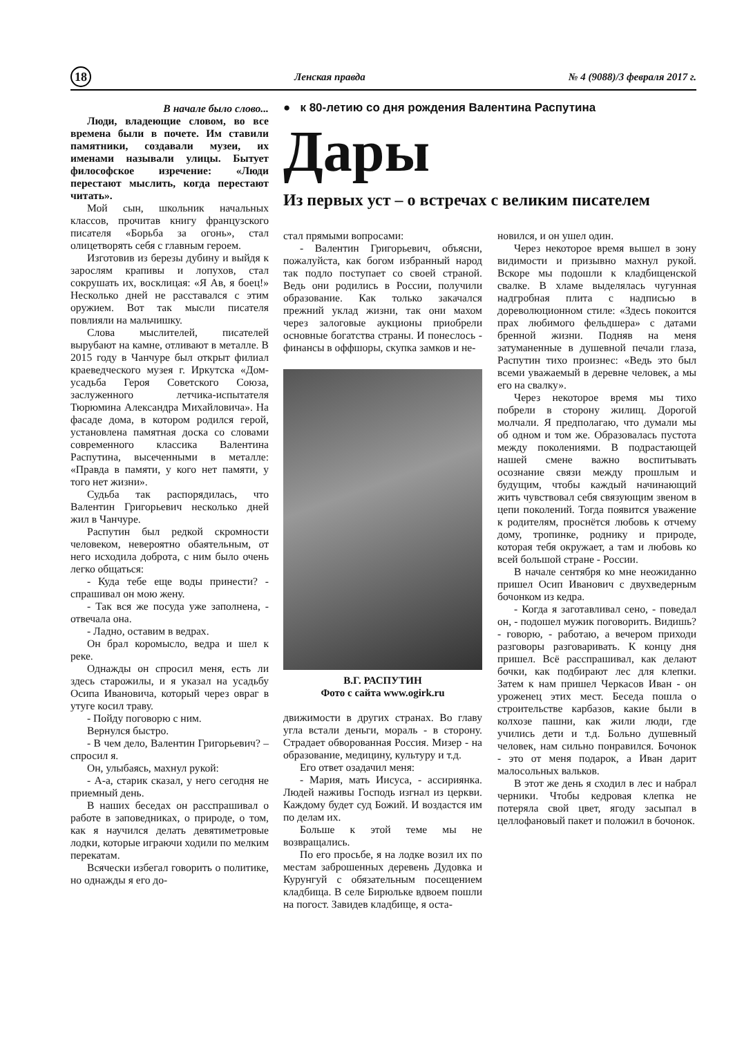18 Ленская правда № 4 (9088)/3 февраля 2017 г.
● к 80-летию со дня рождения Валентина Распутина
Дары
Из первых уст – о встречах с великим писателем
В начале было слово...
Люди, владеющие словом, во все времена были в почете. Им ставили памятники, создавали музеи, их именами называли улицы. Бытует философское изречение: «Люди перестают мыслить, когда перестают читать».
Мой сын, школьник начальных классов, прочитав книгу французского писателя «Борьба за огонь», стал олицетворять себя с главным героем.
Изготовив из березы дубину и выйдя к зарослям крапивы и лопухов, стал сокрушать их, восклицая: «Я Ав, я боец!» Несколько дней не расставался с этим оружием. Вот так мысли писателя повлияли на мальчишку.
Слова мыслителей, писателей вырубают на камне, отливают в металле. В 2015 году в Чанчуре был открыт филиал краеведческого музея г. Иркутска «Дом-усадьба Героя Советского Союза, заслуженного летчика-испытателя Тюрюмина Александра Михайловича». На фасаде дома, в котором родился герой, установлена памятная доска со словами современного классика Валентина Распутина, высеченными в металле: «Правда в памяти, у кого нет памяти, у того нет жизни».
Судьба так распорядилась, что Валентин Григорьевич несколько дней жил в Чанчуре.
Распутин был редкой скромности человеком, невероятно обаятельным, от него исходила доброта, с ним было очень легко общаться:
- Куда тебе еще воды принести? - спрашивал он мою жену.
- Так вся же посуда уже заполнена, - отвечала она.
- Ладно, оставим в ведрах.
Он брал коромысло, ведра и шел к реке.
Однажды он спросил меня, есть ли здесь старожилы, и я указал на усадьбу Осипа Ивановича, который через овраг в утуге косил траву.
- Пойду поговорю с ним.
Вернулся быстро.
- В чем дело, Валентин Григорьевич? – спросил я.
Он, улыбаясь, махнул рукой:
- А-а, старик сказал, у него сегодня не приемный день.
В наших беседах он расспрашивал о работе в заповедниках, о природе, о том, как я научился делать девятиметровые лодки, которые играючи ходили по мелким перекатам.
Всячески избегал говорить о политике, но однажды я его до-
стал прямыми вопросами:
- Валентин Григорьевич, объясни, пожалуйста, как богом избранный народ так подло поступает со своей страной. Ведь они родились в России, получили образование. Как только закачался прежний уклад жизни, так они махом через залоговые аукционы приобрели основные богатства страны. И понеслось - финансы в оффшоры, скупка замков и не-
В.Г. РАСПУТИН
Фото с сайта www.ogirk.ru
движимости в других странах. Во главу угла встали деньги, мораль - в сторону. Страдает обворованная Россия. Мизер - на образование, медицину, культуру и т.д.
Его ответ озадачил меня:
- Мария, мать Иисуса, - ассириянка. Людей наживы Господь изгнал из церкви. Каждому будет суд Божий. И воздастся им по делам их.
Больше к этой теме мы не возвращались.
По его просьбе, я на лодке возил их по местам заброшенных деревень Дудовка и Курунгуй с обязательным посещением кладбища. В селе Бирюльке вдвоем пошли на погост. Завидев кладбище, я оста-
новился, и он ушел один.
Через некоторое время вышел в зону видимости и призывно махнул рукой. Вскоре мы подошли к кладбищенской свалке. В хламе выделялась чугунная надгробная плита с надписью в дореволюционном стиле: «Здесь покоится прах любимого фельдшера» с датами бренной жизни. Подняв на меня затуманенные в душевной печали глаза, Распутин тихо произнес: «Ведь это был всеми уважаемый в деревне человек, а мы его на свалку».
Через некоторое время мы тихо побрели в сторону жилищ. Дорогой молчали. Я предполагаю, что думали мы об одном и том же. Образовалась пустота между поколениями. В подрастающей нашей смене важно воспитывать осознание связи между прошлым и будущим, чтобы каждый начинающий жить чувствовал себя связующим звеном в цепи поколений. Тогда появится уважение к родителям, проснётся любовь к отчему дому, тропинке, роднику и природе, которая тебя окружает, а там и любовь ко всей большой стране - России.
В начале сентября ко мне неожиданно пришел Осип Иванович с двухведерным бочонком из кедра.
- Когда я заготавливал сено, - поведал он, - подошел мужик поговорить. Видишь? - говорю, - работаю, а вечером приходи разговоры разговаривать. К концу дня пришел. Всё расспрашивал, как делают бочки, как подбирают лес для клепки. Затем к нам пришел Черкасов Иван - он уроженец этих мест. Беседа пошла о строительстве карбазов, какие были в колхозе пашни, как жили люди, где учились дети и т.д. Больно душевный человек, нам сильно понравился. Бочонок - это от меня подарок, а Иван дарит малосольных вальков.
В этот же день я сходил в лес и набрал черники. Чтобы кедровая клепка не потеряла свой цвет, ягоду засыпал в целлофановый пакет и положил в бочонок.